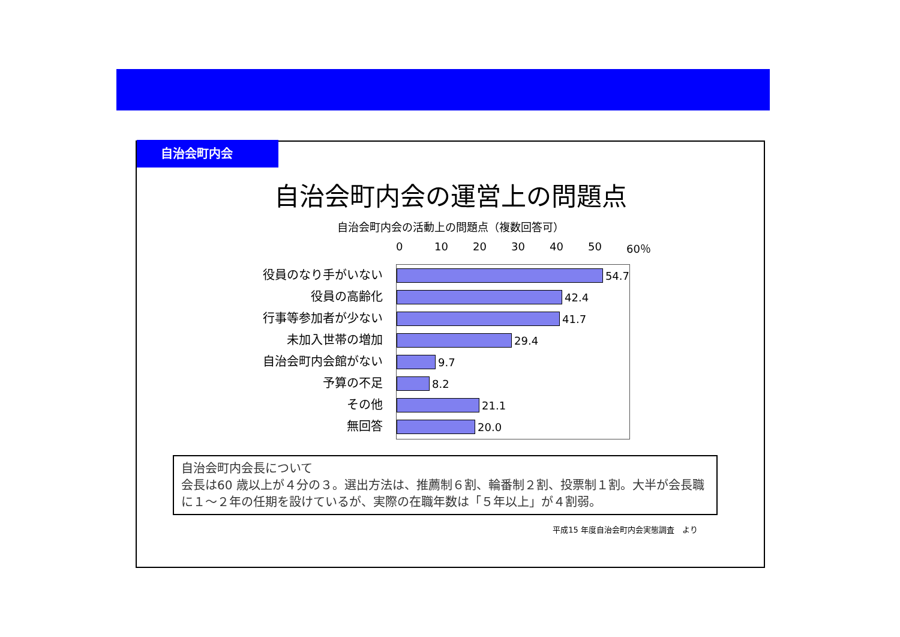自治会町内会
自治会町内会の運営上の問題点
自治会町内会の活動上の問題点（複数回答可）
役員のなり手がいない
役員の高齢化
行事等参加者が少ない
未加入世帯の増加
自治会町内会館がない
予算の不足
その他
無回答
0 10 20 30 40 50 60％
54.7
42.4
41.7
29.4
9.7
8.2
21.1
20.0
自治会町内会長について
会長は60 歳以上が４分の３。選出方法は、推薦制６割、輪番制２割、投票制１割。大半が会長職に１～２年の任期を設けているが、実際の在職年数は「５年以上」が４割弱。
平成15 年度自治会町内会実態調査　より